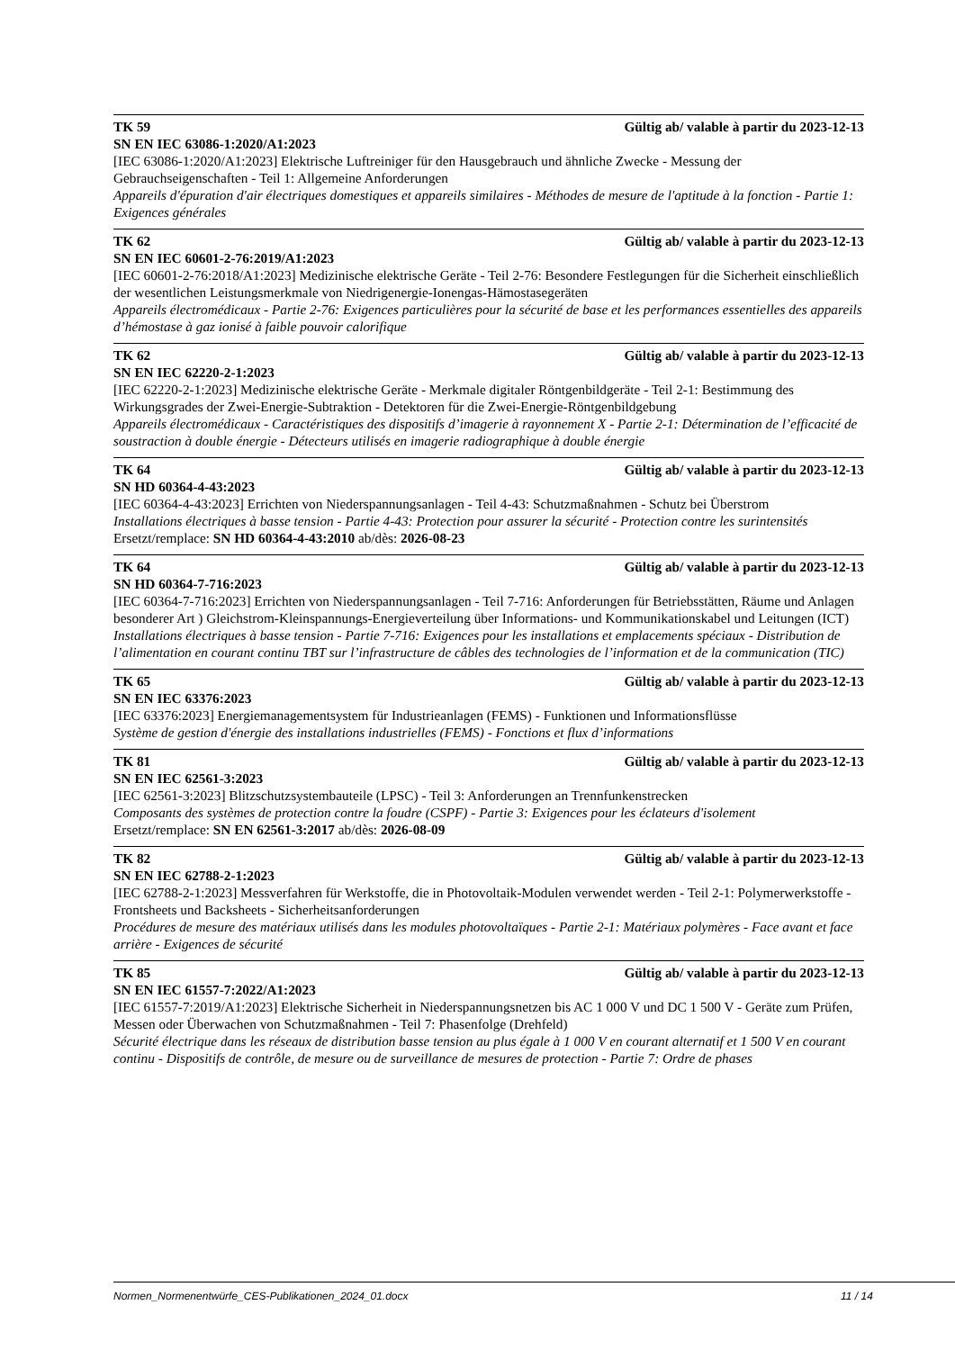TK 59 Gültig ab/ valable à partir du 2023-12-13
SN EN IEC 63086-1:2020/A1:2023
[IEC 63086-1:2020/A1:2023] Elektrische Luftreiniger für den Hausgebrauch und ähnliche Zwecke - Messung der Gebrauchseigenschaften - Teil 1: Allgemeine Anforderungen
Appareils d'épuration d'air électriques domestiques et appareils similaires - Méthodes de mesure de l'aptitude à la fonction - Partie 1: Exigences générales
TK 62 Gültig ab/ valable à partir du 2023-12-13
SN EN IEC 60601-2-76:2019/A1:2023
[IEC 60601-2-76:2018/A1:2023] Medizinische elektrische Geräte - Teil 2-76: Besondere Festlegungen für die Sicherheit einschließlich der wesentlichen Leistungsmerkmale von Niedrigenergie-Ionengas-Hämostasegeräten
Appareils électromédicaux - Partie 2-76: Exigences particulières pour la sécurité de base et les performances essentielles des appareils d’hémostase à gaz ionisé à faible pouvoir calorifique
TK 62 Gültig ab/ valable à partir du 2023-12-13
SN EN IEC 62220-2-1:2023
[IEC 62220-2-1:2023] Medizinische elektrische Geräte - Merkmale digitaler Röntgenbildgeräte - Teil 2-1: Bestimmung des Wirkungsgrades der Zwei-Energie-Subtraktion - Detektoren für die Zwei-Energie-Röntgenbildgebung
Appareils électromédicaux - Caractéristiques des dispositifs d’imagerie à rayonnement X - Partie 2-1: Détermination de l’efficacité de soustraction à double énergie - Détecteurs utilisés en imagerie radiographique à double énergie
TK 64 Gültig ab/ valable à partir du 2023-12-13
SN HD 60364-4-43:2023
[IEC 60364-4-43:2023] Errichten von Niederspannungsanlagen - Teil 4-43: Schutzmaßnahmen - Schutz bei Überstrom
Installations électriques à basse tension - Partie 4-43: Protection pour assurer la sécurité - Protection contre les surintensités
Ersetzt/remplace: SN HD 60364-4-43:2010 ab/dès: 2026-08-23
TK 64 Gültig ab/ valable à partir du 2023-12-13
SN HD 60364-7-716:2023
[IEC 60364-7-716:2023] Errichten von Niederspannungsanlagen - Teil 7-716: Anforderungen für Betriebsstätten, Räume und Anlagen besonderer Art ) Gleichstrom-Kleinspannungs-Energieverteilung über Informations- und Kommunikationskabel und Leitungen (ICT)
Installations électriques à basse tension - Partie 7-716: Exigences pour les installations et emplacements spéciaux - Distribution de l’alimentation en courant continu TBT sur l’infrastructure de câbles des technologies de l’information et de la communication (TIC)
TK 65 Gültig ab/ valable à partir du 2023-12-13
SN EN IEC 63376:2023
[IEC 63376:2023] Energiemanagementsystem für Industrieanlagen (FEMS) - Funktionen und Informationsflüsse
Système de gestion d'énergie des installations industrielles (FEMS) - Fonctions et flux d’informations
TK 81 Gültig ab/ valable à partir du 2023-12-13
SN EN IEC 62561-3:2023
[IEC 62561-3:2023] Blitzschutzsystembauteile (LPSC) - Teil 3: Anforderungen an Trennfunkenstrecken
Composants des systèmes de protection contre la foudre (CSPF) - Partie 3: Exigences pour les éclateurs d'isolement
Ersetzt/remplace: SN EN 62561-3:2017 ab/dès: 2026-08-09
TK 82 Gültig ab/ valable à partir du 2023-12-13
SN EN IEC 62788-2-1:2023
[IEC 62788-2-1:2023] Messverfahren für Werkstoffe, die in Photovoltaik-Modulen verwendet werden - Teil 2-1: Polymerwerkstoffe - Frontsheets und Backsheets - Sicherheitsanforderungen
Procédures de mesure des matériaux utilisés dans les modules photovoltaïques - Partie 2-1: Matériaux polymères - Face avant et face arrière - Exigences de sécurité
TK 85 Gültig ab/ valable à partir du 2023-12-13
SN EN IEC 61557-7:2022/A1:2023
[IEC 61557-7:2019/A1:2023] Elektrische Sicherheit in Niederspannungsnetzen bis AC 1 000 V und DC 1 500 V - Geräte zum Prüfen, Messen oder Überwachen von Schutzmaßnahmen - Teil 7: Phasenfolge (Drehfeld)
Sécurité électrique dans les réseaux de distribution basse tension au plus égale à 1 000 V en courant alternatif et 1 500 V en courant continu - Dispositifs de contrôle, de mesure ou de surveillance de mesures de protection - Partie 7: Ordre de phases
Normen_Normenentwürfe_CES-Publikationen_2024_01.docx 11 / 14